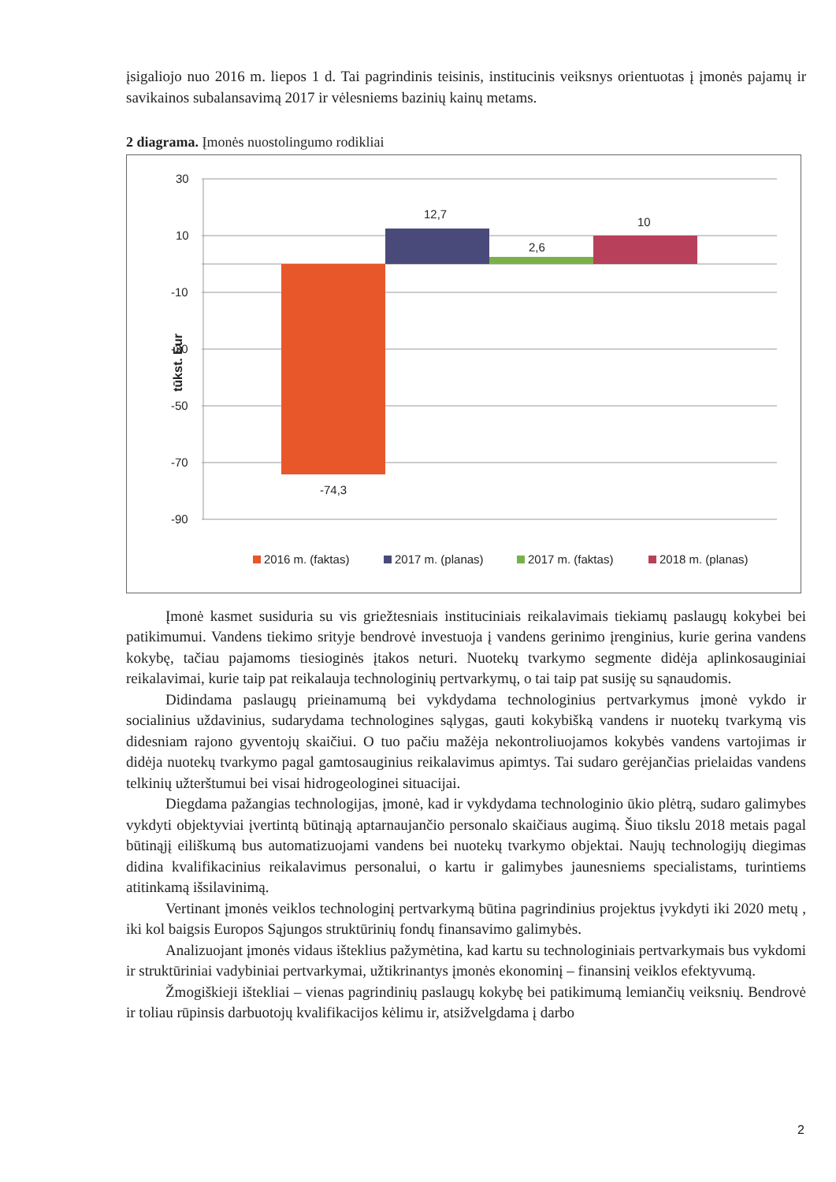įsigaliojo nuo 2016 m. liepos 1 d. Tai pagrindinis teisinis, institucinis veiksnys orientuotas į įmonės pajamų ir savikainos subalansavimą 2017 ir vėlesniems bazinių kainų metams.
2 diagrama. Įmonės nuostolingumo rodikliai
30
10
-10
-30
-50
-70
-90
tūkst. Eur
12,7
2,6
10
-74,3
2016 m. (faktas)
2017 m. (planas)
2017 m. (faktas)
2018 m. (planas)
Įmonė kasmet susiduria su vis griežtesniais instituciniais reikalavimais tiekiamų paslaugų kokybei bei patikimumui. Vandens tiekimo srityje bendrovė investuoja į vandens gerinimo įrenginius, kurie gerina vandens kokybę, tačiau pajamoms tiesioginės įtakos neturi. Nuotekų tvarkymo segmente didėja aplinkosauginiai reikalavimai, kurie taip pat reikalauja technologinių pertvarkymų, o tai taip pat susiję su sąnaudomis.
Didindama paslaugų prieinamumą bei vykdydama technologinius pertvarkymus įmonė vykdo ir socialinius uždavinius, sudarydama technologines sąlygas, gauti kokybišką vandens ir nuotekų tvarkymą vis didesniam rajono gyventojų skaičiui. O tuo pačiu mažėja nekontroliuojamos kokybės vandens vartojimas ir didėja nuotekų tvarkymo pagal gamtosauginius reikalavimus apimtys. Tai sudaro gerėjančias prielaidas vandens telkinių užterštumui bei visai hidrogeologinei situacijai.
Diegdama pažangias technologijas, įmonė, kad ir vykdydama technologinio ūkio plėtrą, sudaro galimybes vykdyti objektyviai įvertintą būtinąją aptarnaujančio personalo skaičiaus augimą. Šiuo tikslu 2018 metais pagal būtinąjį eiliškumą bus automatizuojami vandens bei nuotekų tvarkymo objektai. Naujų technologijų diegimas didina kvalifikacinius reikalavimus personalui, o kartu ir galimybes jaunesniems specialistams, turintiems atitinkamą išsilavinimą.
Vertinant įmonės veiklos technologinį pertvarkymą būtina pagrindinius projektus įvykdyti iki 2020 metų , iki kol baigsis Europos Sąjungos struktūrinių fondų finansavimo galimybės.
Analizuojant įmonės vidaus išteklius pažymėtina, kad kartu su technologiniais pertvarkymais bus vykdomi ir struktūriniai vadybiniai pertvarkymai, užtikrinantys įmonės ekonominį – finansinį veiklos efektyvumą.
Žmogiškieji ištekliai – vienas pagrindinių paslaugų kokybę bei patikimumą lemiančių veiksnių. Bendrovė ir toliau rūpinsis darbuotojų kvalifikacijos kėlimu ir, atsižvelgdama į darbo
2